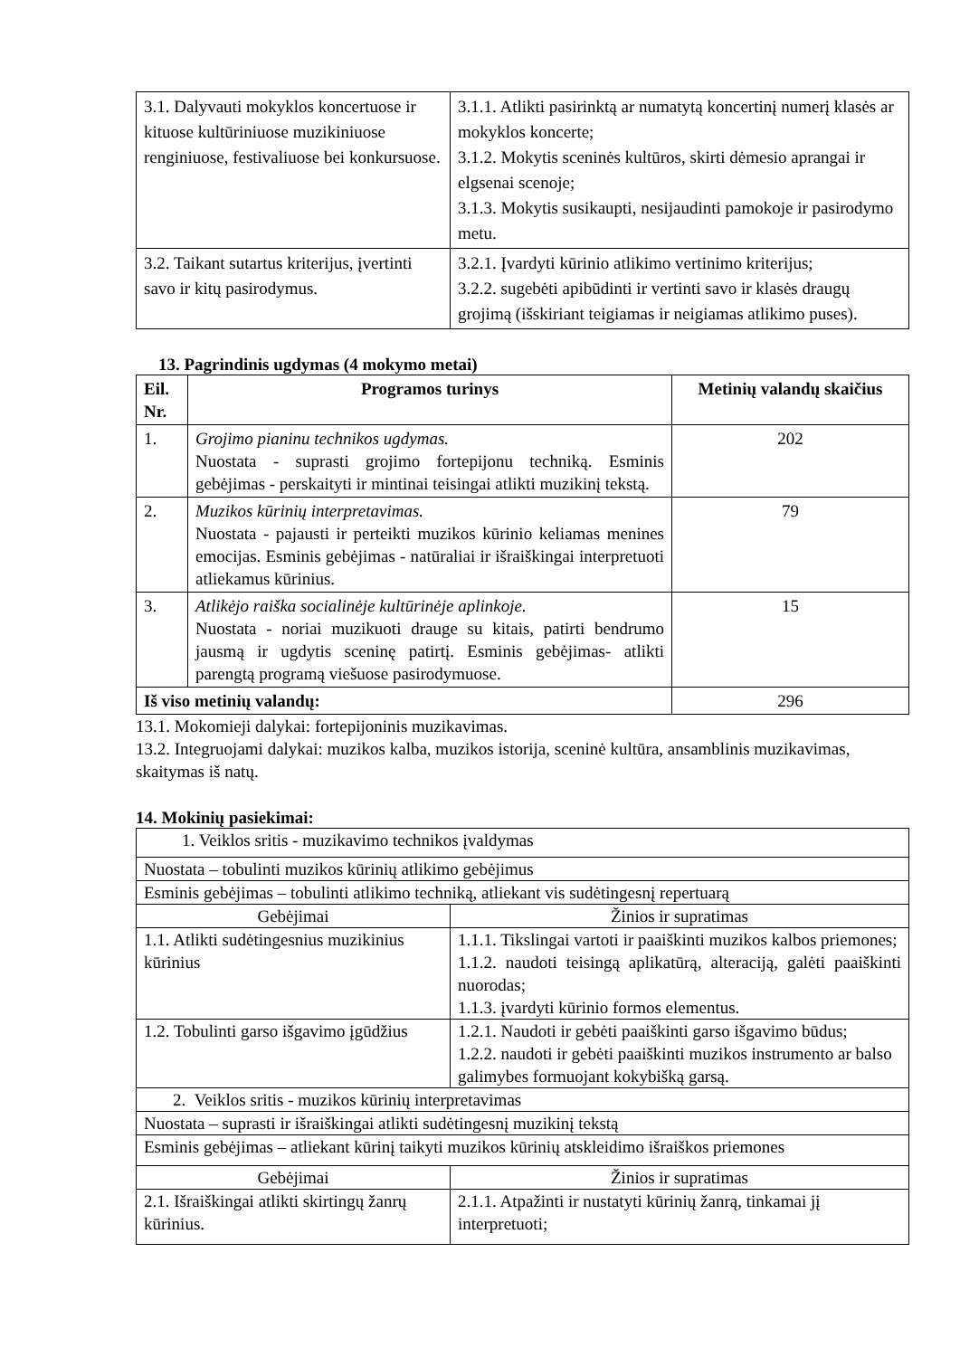| 3.1. Dalyvauti mokyklos koncertuose ir kituose kultūriniuose muzikiniuose renginiuose, festivaliuose bei konkursuose. | 3.1.1. Atlikti pasirinktą ar numatytą koncertinį numerį klasės ar mokyklos koncerte; 3.1.2. Mokytis sceninės kultūros, skirti dėmesio aprangai ir elgsenai scenoje; 3.1.3. Mokytis susikaupti, nesijaudinti pamokoje ir pasirodymo metu. |
| 3.2. Taikant sutartus kriterijus, įvertinti savo ir kitų pasirodymus. | 3.2.1. Įvardyti kūrinio atlikimo vertinimo kriterijus; 3.2.2. sugebėti apibūdinti ir vertinti savo ir klasės draugų grojimą (išskiriant teigiamas ir neigiamas atlikimo puses). |
13. Pagrindinis ugdymas (4 mokymo metai)
| Eil. Nr. | Programos turinys | Metinių valandų skaičius |
| --- | --- | --- |
| 1. | Grojimo pianinu technikos ugdymas. Nuostata - suprasti grojimo fortepijonu techniką. Esminis gebėjimas - perskaityti ir mintinai teisingai atlikti muzikinį tekstą. | 202 |
| 2. | Muzikos kūrinių interpretavimas. Nuostata - pajausti ir perteikti muzikos kūrinio keliamas menines emocijas. Esminis gebėjimas - natūraliai ir išraiškingai interpretuoti atliekamus kūrinius. | 79 |
| 3. | Atlikėjo raiška socialinėje kultūrinėje aplinkoje. Nuostata - noriai muzikuoti drauge su kitais, patirti bendrumo jausmą ir ugdytis sceninę patirtį. Esminis gebėjimas- atlikti parengtą programą viešuose pasirodymuose. | 15 |
| Iš viso metinių valandų: | | 296 |
13.1. Mokomieji dalykai: fortepijoninis muzikavimas.
13.2. Integruojami dalykai: muzikos kalba, muzikos istorija, sceninė kultūra, ansamblinis muzikavimas, skaitymas iš natų.
14. Mokinių pasiekimai:
| 1. Veiklos sritis - muzikavimo technikos įvaldymas | |
| Nuostata – tobulinti muzikos kūrinių atlikimo gebėjimus | |
| Esminis gebėjimas – tobulinti atlikimo techniką, atliekant vis sudėtingesnį repertuarą | |
| Gebėjimai | Žinios ir supratimas |
| 1.1. Atlikti sudėtingesnius muzikinius kūrinius | 1.1.1. Tikslingai vartoti ir paaiškinti muzikos kalbos priemones; 1.1.2. naudoti teisingą aplikatūrą, alteraciją, galėti paaiškinti nuorodas; 1.1.3. įvardyti kūrinio formos elementus. |
| 1.2. Tobulinti garso išgavimo įgūdžius | 1.2.1. Naudoti ir gebėti paaiškinti garso išgavimo būdus; 1.2.2. naudoti ir gebėti paaiškinti muzikos instrumento ar balso galimybes formuojant kokybišką garsą. |
| 2. Veiklos sritis - muzikos kūrinių interpretavimas | |
| Nuostata – suprasti ir išraiškingai atlikti sudėtingesnį muzikinį tekstą | |
| Esminis gebėjimas – atliekant kūrinį taikyti muzikos kūrinių atskleidimo išraiškos priemones | |
| Gebėjimai | Žinios ir supratimas |
| 2.1. Išraiškingai atlikti skirtingų žanrų kūrinius. | 2.1.1. Atpažinti ir nustatyti kūrinių žanrą, tinkamai jį interpretuoti; |